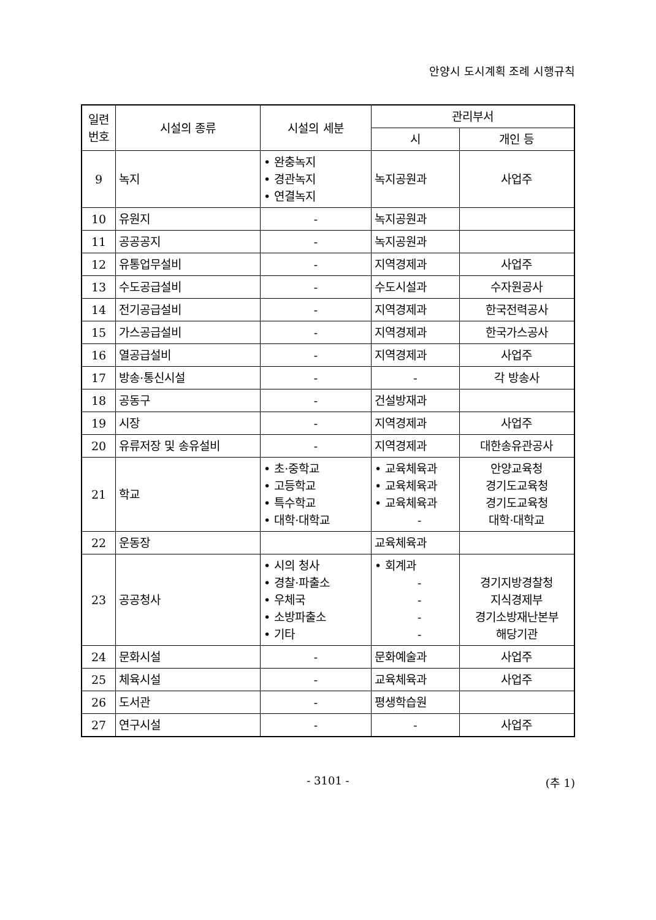안양시 도시계획 조례 시행규칙
| 일련 번호 | 시설의 종류 | 시설의 세분 | 관리부서 | |
| --- | --- | --- | --- | --- |
| | | | 시 | 개인 등 |
| 9 | 녹지 | • 완충녹지 • 경관녹지 • 연결녹지 | 녹지공원과 | 사업주 |
| 10 | 유원지 | - | 녹지공원과 | |
| 11 | 공공공지 | - | 녹지공원과 | |
| 12 | 유통업무설비 | - | 지역경제과 | 사업주 |
| 13 | 수도공급설비 | - | 수도시설과 | 수자원공사 |
| 14 | 전기공급설비 | - | 지역경제과 | 한국전력공사 |
| 15 | 가스공급설비 | - | 지역경제과 | 한국가스공사 |
| 16 | 열공급설비 | - | 지역경제과 | 사업주 |
| 17 | 방송·통신시설 | - | - | 각 방송사 |
| 18 | 공동구 | - | 건설방재과 | |
| 19 | 시장 | - | 지역경제과 | 사업주 |
| 20 | 유류저장 및 송유설비 | - | 지역경제과 | 대한송유관공사 |
| 21 | 학교 | • 초·중학교 • 고등학교 • 특수학교 • 대학·대학교 | • 교육체육과 • 교육체육과 • 교육체육과 - | 안양교육청 경기도교육청 경기도교육청 대학·대학교 |
| 22 | 운동장 | | 교육체육과 | |
| 23 | 공공청사 | • 시의 청사 • 경찰·파출소 • 우체국 • 소방파출소 • 기타 | • 회계과 - - - - | 경기지방경찰청 지식경제부 경기소방재난본부 해당기관 |
| 24 | 문화시설 | - | 문화예술과 | 사업주 |
| 25 | 체육시설 | - | 교육체육과 | 사업주 |
| 26 | 도서관 | - | 평생학습원 | |
| 27 | 연구시설 | - | - | 사업주 |
- 3101 - (추 1)